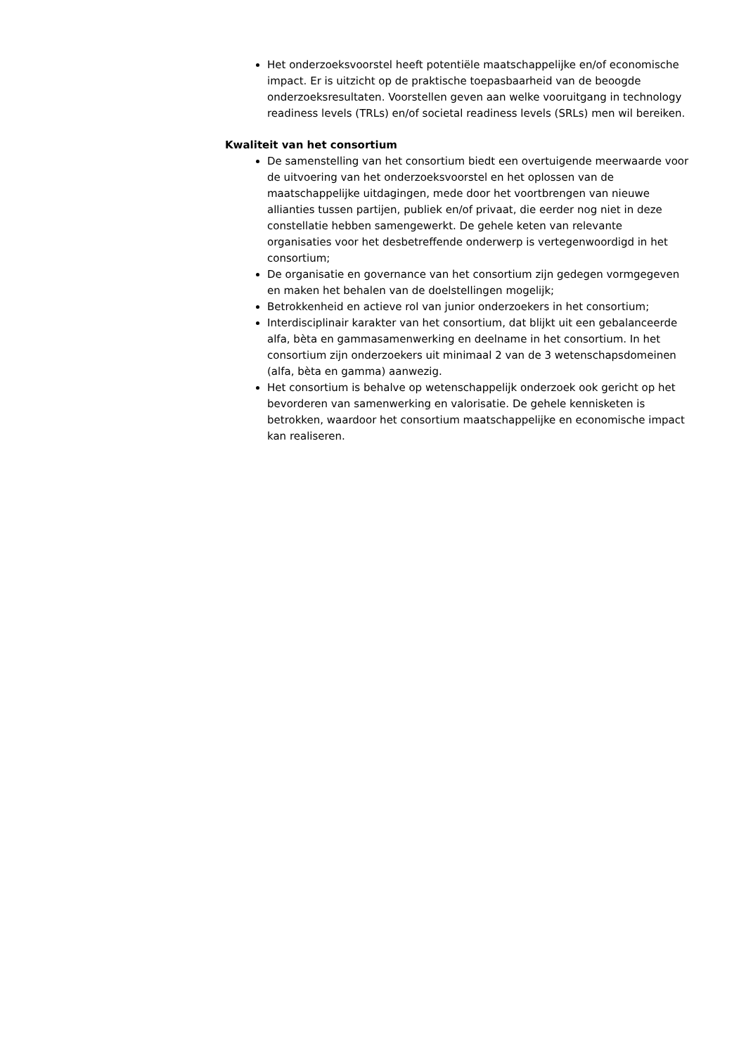Het onderzoeksvoorstel heeft potentiële maatschappelijke en/of economische impact. Er is uitzicht op de praktische toepasbaarheid van de beoogde onderzoeksresultaten. Voorstellen geven aan welke vooruitgang in technology readiness levels (TRLs) en/of societal readiness levels (SRLs) men wil bereiken.
Kwaliteit van het consortium
De samenstelling van het consortium biedt een overtuigende meerwaarde voor de uitvoering van het onderzoeksvoorstel en het oplossen van de maatschappelijke uitdagingen, mede door het voortbrengen van nieuwe allianties tussen partijen, publiek en/of privaat, die eerder nog niet in deze constellatie hebben samengewerkt. De gehele keten van relevante organisaties voor het desbetreffende onderwerp is vertegenwoordigd in het consortium;
De organisatie en governance van het consortium zijn gedegen vormgegeven en maken het behalen van de doelstellingen mogelijk;
Betrokkenheid en actieve rol van junior onderzoekers in het consortium;
Interdisciplinair karakter van het consortium, dat blijkt uit een gebalanceerde alfa, bèta en gammasamenwerking en deelname in het consortium. In het consortium zijn onderzoekers uit minimaal 2 van de 3 wetenschapsdomeinen (alfa, bèta en gamma) aanwezig.
Het consortium is behalve op wetenschappelijk onderzoek ook gericht op het bevorderen van samenwerking en valorisatie. De gehele kennisketen is betrokken, waardoor het consortium maatschappelijke en economische impact kan realiseren.